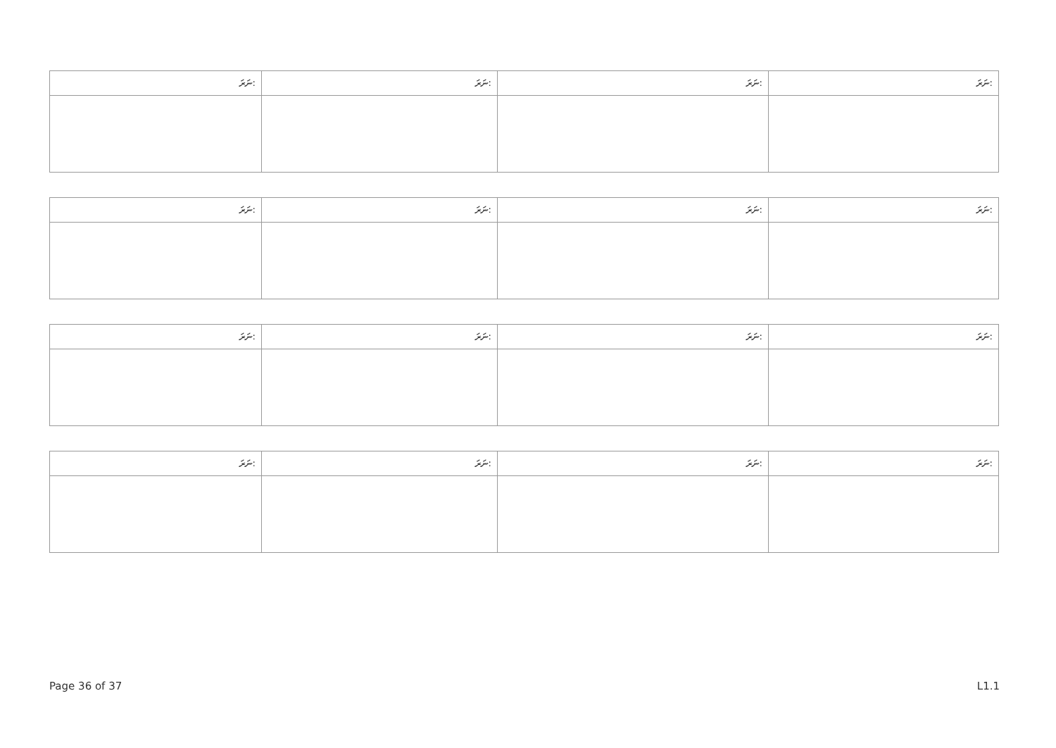| ނަރަ: | ނަރަ: | ނަރަ: | ނަރަ: |
| --- | --- | --- | --- |
| ނަރަ: | ނަރަ: | ނަރަ: | ނަރަ: |
| --- | --- | --- | --- |
| ނަރަ: | ނަރަ: | ނަރަ: | ނަރަ: |
| --- | --- | --- | --- |
| ނަރަ: | ނަރަ: | ނަރަ: | ނަރަ: |
| --- | --- | --- | --- |
Page 36 of 37 L1.1